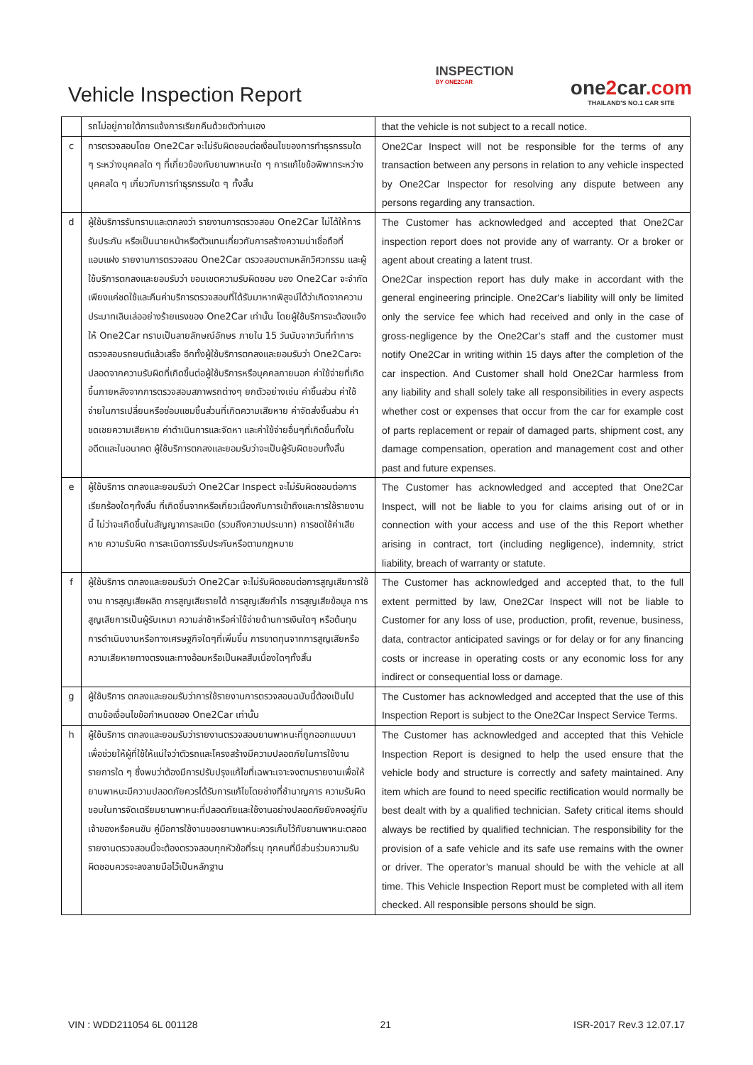Vehicle Inspection Report
INSPECTION
BY ONE2CAR
one2car.com
THAILAND'S NO.1 CAR SITE
| | รถไม่อยู่ภายใต้การแจ้งการเรียกคืนด้วยตัวท่านเอง | that the vehicle is not subject to a recall notice. |
| c | การตรวจสอบโดย One2Car จะไม่รับผิดชอบต่อเงื่อนไขของการทำธุรกรรมใด ๆ ระหว่างบุคคลใด ๆ ที่เกี่ยวข้องกับยานพาหนะใด ๆ การแก้ไขข้อพิพาทระหว่างบุคคลใด ๆ เกี่ยวกับการทำธุรกรรมใด ๆ ทั้งสิ้น | One2Car Inspect will not be responsible for the terms of any transaction between any persons in relation to any vehicle inspected by One2Car Inspector for resolving any dispute between any persons regarding any transaction. |
| d | ผู้ใช้บริการรับทราบและตกลงว่า รายงานการตรวจสอบ One2Car ไม่ได้ให้การรับประกัน หรือเป็นนายหน้าหรือตัวแทนเกี่ยวกับการสร้างความน่าเชื่อถือที่แอบแฝง รายงานการตรวจสอบ One2Car ตรวจสอบตามหลักวิศวกรรม และผู้ใช้บริการตกลงและยอมรับว่า ขอบเขตความรับผิดชอบ ของ One2Car จะจำกัดเพียงแค่ชดใช้และคืนค่าบริการตรวจสอบที่ได้รับมาหากพิสูจน์ได้ว่าเกิดจากความประมาทเลินเล่ออย่างร้ายแรงของ One2Car เท่านั้น โดยผู้ใช้บริการจะต้องแจ้งให้ One2Car ทราบเป็นลายลักษณ์อักษร ภายใน 15 วันนับจากวันที่ทำการตรวจสอบรถยนต์แล้วเสร็จ อีกทั้งผู้ใช้บริการตกลงและยอมรับว่า One2Carจะปลอดจากความรับผิดที่เกิดขึ้นต่อผู้ใช้บริการหรือบุคคลภายนอก ค่าใช้จ่ายที่เกิดขึ้นภายหลังจากการตรวจสอบสภาพรถต่างๆ ยกตัวอย่างเช่น ค่าชิ้นส่วน ค่าใช้จ่ายในการเปลี่ยนหรือซ่อมแซมชิ้นส่วนที่เกิดความเสียหาย ค่าจัดส่งชิ้นส่วน ค่าชดเชยความเสียหาย ค่าดำเนินการและจัดหา และค่าใช้จ่ายอื่นๆที่เกิดขึ้นทั้งในอดีตและในอนาคต ผู้ใช้บริการตกลงและยอมรับว่าจะเป็นผู้รับผิดชอบทั้งสิ้น | The Customer has acknowledged and accepted that One2Car inspection report does not provide any of warranty. Or a broker or agent about creating a latent trust. One2Car inspection report has duly make in accordant with the general engineering principle. One2Car's liability will only be limited only the service fee which had received and only in the case of gross-negligence by the One2Car’s staff and the customer must notify One2Car in writing within 15 days after the completion of the car inspection. And Customer shall hold One2Car harmless from any liability and shall solely take all responsibilities in every aspects whether cost or expenses that occur from the car for example cost of parts replacement or repair of damaged parts, shipment cost, any damage compensation, operation and management cost and other past and future expenses. |
| e | ผู้ใช้บริการ ตกลงและยอมรับว่า One2Car Inspect จะไม่รับผิดชอบต่อการเรียกร้องใดๆทั้งสิ้น ที่เกิดขึ้นจากหรือเกี่ยวเนื่องกับการเข้าถึงและการใช้รายงานนี้ ไม่ว่าจะเกิดขึ้นในสัญญาการละเมิด (รวมถึงความประมาท) การชดใช้ค่าเสียหาย ความรับผิด การละเมิดการรับประกันหรือตามกฎหมาย | The Customer has acknowledged and accepted that One2Car Inspect, will not be liable to you for claims arising out of or in connection with your access and use of the this Report whether arising in contract, tort (including negligence), indemnity, strict liability, breach of warranty or statute. |
| f | ผู้ใช้บริการ ตกลงและยอมรับว่า One2Car จะไม่รับผิดชอบต่อการสูญเสียการใช้งาน การสูญเสียผลิต การสูญเสียรายได้ การสูญเสียกำไร การสูญเสียข้อมูล การสูญเสียการเป็นผู้รับเหมา ความล่าช้าหรือค่าใช้จ่ายด้านการเงินใดๆ หรือต้นทุนการดำเนินงานหรือทางเศรษฐกิจใดๆที่เพิ่มขึ้น การขาดทุนจากการสูญเสียหรือความเสียหายทางตรงและทางอ้อมหรือเป็นผลสืบเนื่องใดๆทั้งสิ้น | The Customer has acknowledged and accepted that, to the full extent permitted by law, One2Car Inspect will not be liable to Customer for any loss of use, production, profit, revenue, business, data, contractor anticipated savings or for delay or for any financing costs or increase in operating costs or any economic loss for any indirect or consequential loss or damage. |
| g | ผู้ใช้บริการ ตกลงและยอมรับว่าการใช้รายงานการตรวจสอบฉบับนี้ต้องเป็นไปตามข้อเงื่อนไขข้อกำหนดของ One2Car เท่านั้น | The Customer has acknowledged and accepted that the use of this Inspection Report is subject to the One2Car Inspect Service Terms. |
| h | ผู้ใช้บริการ ตกลงและยอมรับว่ารายงานตรวจสอบยานพาหนะที่ถูกออกแบบมาเพื่อช่วยให้ผู้ที่ใช้ให้แน่ใจว่าตัวรถและโครงสร้างมีความปลอดภัยในการใช้งาน รายการใด ๆ ซึ่งพบว่าต้องมีการปรับปรุงแก้ไขที่เฉพาะเจาะจงตามรายงานเพื่อให้ยานพาหนะมีความปลอดภัยควรได้รับการแก้ไขโดยช่างที่ชำนาญการ ความรับผิดชอบในการจัดเตรียมยานพาหนะที่ปลอดภัยและใช้งานอย่างปลอดภัยยังคงอยู่กับเจ้าของหรือคนขับ คู่มือการใช้งานของยานพาหนะควรเก็บไว้กับยานพาหนะตลอด รายงานตรวจสอบนี้จะต้องตรวจสอบทุกหัวข้อที่ระบุ ทุกคนที่มีส่วนร่วมความรับผิดชอบควรจะลงลายมือไว้เป็นหลักฐาน | The Customer has acknowledged and accepted that this Vehicle Inspection Report is designed to help the used ensure that the vehicle body and structure is correctly and safety maintained. Any item which are found to need specific rectification would normally be best dealt with by a qualified technician. Safety critical items should always be rectified by qualified technician. The responsibility for the provision of a safe vehicle and its safe use remains with the owner or driver. The operator’s manual should be with the vehicle at all time. This Vehicle Inspection Report must be completed with all item checked. All responsible persons should be sign. |
VIN : WDD211054 6L 001128 21 ISR-2017 Rev.3 12.07.17